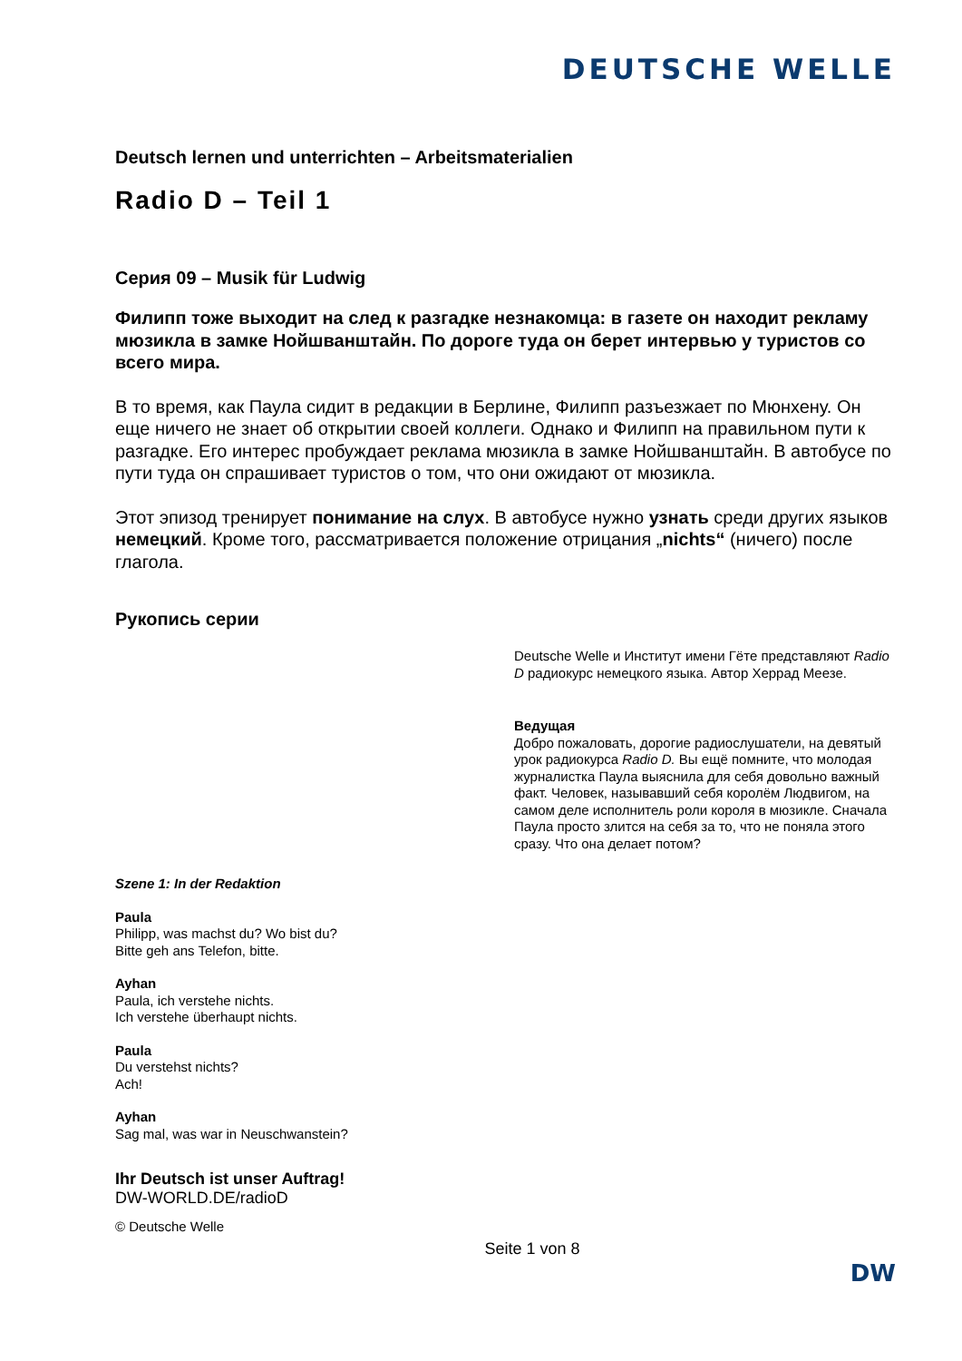DEUTSCHE WELLE
Deutsch lernen und unterrichten – Arbeitsmaterialien
Radio D – Teil 1
Серия 09 – Musik für Ludwig
Филипп тоже выходит на след к разгадке незнакомца: в газете он находит рекламу мюзикла в замке Нойшванштайн. По дороге туда он берет интервью у туристов со всего мира.
В то время, как Паула сидит в редакции в Берлине, Филипп разъезжает по Мюнхену. Он еще ничего не знает об открытии своей коллеги. Однако и Филипп на правильном пути к разгадке. Его интерес пробуждает реклама мюзикла в замке Нойшванштайн. В автобусе по пути туда он спрашивает туристов о том, что они ожидают от мюзикла.
Этот эпизод тренирует понимание на слух. В автобусе нужно узнать среди других языков немецкий. Кроме того, рассматривается положение отрицания „nichts“ (ничего) после глагола.
Рукопись серии
Deutsche Welle и Институт имени Гёте представляют Radio D радиокурс немецкого языка. Автор Херрад Меезе.
Ведущая
Добро пожаловать, дорогие радиослушатели, на девятый урок радиокурса Radio D. Вы ещё помните, что молодая журналистка Паула выяснила для себя довольно важный факт. Человек, называвший себя королём Людвигом, на самом деле исполнитель роли короля в мюзикле. Сначала Паула просто злится на себя за то, что не поняла этого сразу. Что она делает потом?
Szene 1: In der Redaktion
Paula
Philipp, was machst du? Wo bist du?
Bitte geh ans Telefon, bitte.
Ayhan
Paula, ich verstehe nichts.
Ich verstehe überhaupt nichts.
Paula
Du verstehst nichts?
Ach!
Ayhan
Sag mal, was war in Neuschwanstein?
Ihr Deutsch ist unser Auftrag!
DW-WORLD.DE/radioD
© Deutsche Welle
Seite 1 von 8
DW